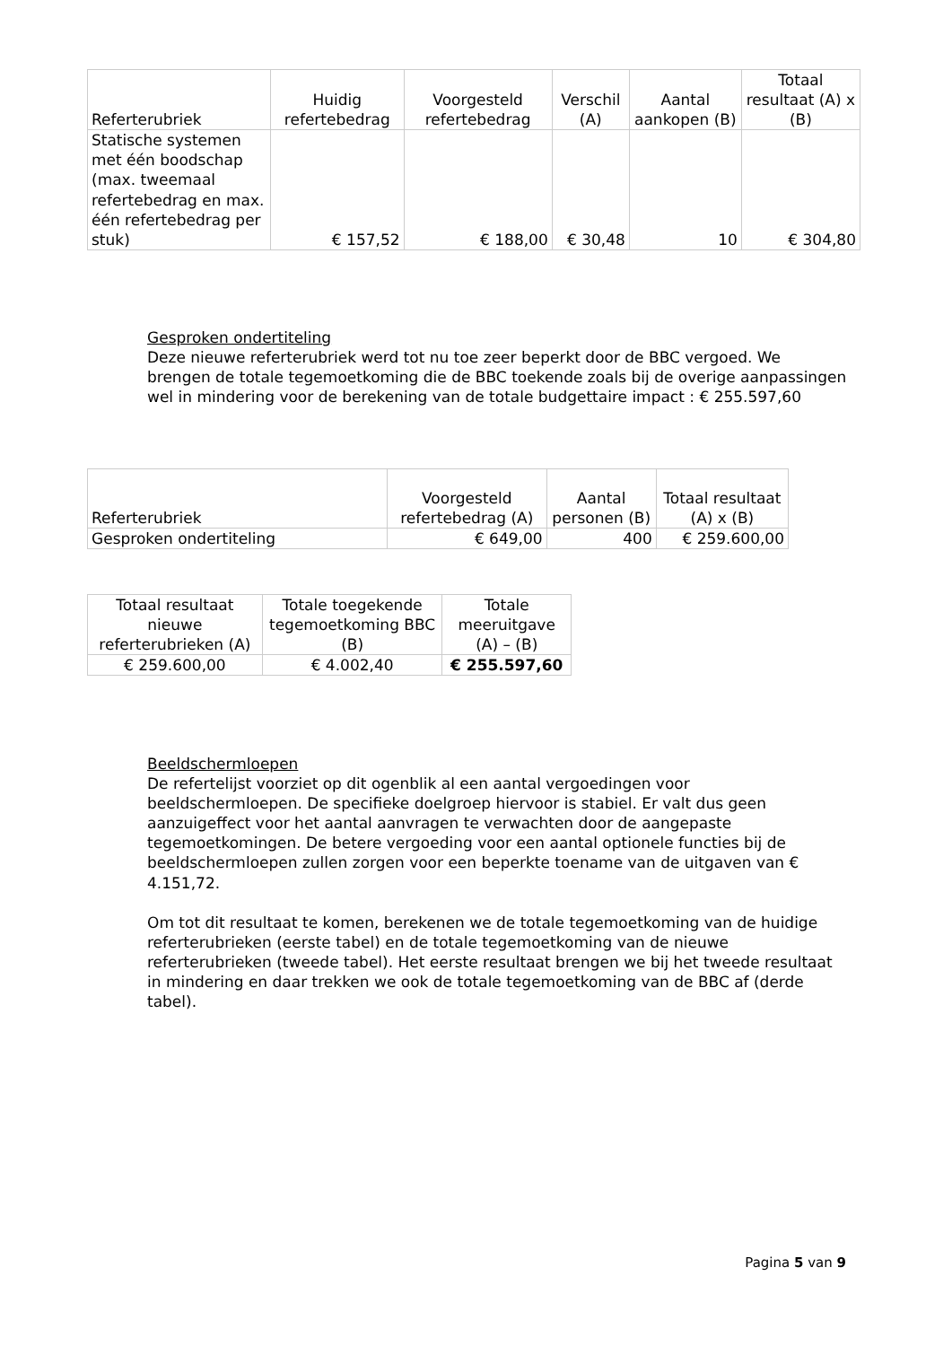| Referterubriek | Huidig refertebedrag | Voorgesteld refertebedrag | Verschil (A) | Aantal aankopen (B) | Totaal resultaat (A) x (B) |
| --- | --- | --- | --- | --- | --- |
| Statische systemen met één boodschap (max. tweemaal refertebedrag en max. één refertebedrag per stuk) | € 157,52 | € 188,00 | € 30,48 | 10 | € 304,80 |
Gesproken ondertiteling
Deze nieuwe referterubriek werd tot nu toe zeer beperkt door de BBC vergoed. We brengen de totale tegemoetkoming die de BBC toekende zoals bij de overige aanpassingen wel in mindering voor de berekening van de totale budgettaire impact : € 255.597,60
| Referterubriek | Voorgesteld refertebedrag (A) | Aantal personen (B) | Totaal resultaat (A) x (B) |
| --- | --- | --- | --- |
| Gesproken ondertiteling | € 649,00 | 400 | € 259.600,00 |
| Totaal resultaat nieuwe referterubrieken (A) | Totale toegekende tegemoetkoming BBC (B) | Totale meeruitgave (A) – (B) |
| --- | --- | --- |
| € 259.600,00 | € 4.002,40 | € 255.597,60 |
Beeldschermloepen
De refertelijst voorziet op dit ogenblik al een aantal vergoedingen voor beeldschermloepen. De specifieke doelgroep hiervoor is stabiel. Er valt dus geen aanzuigeffect voor het aantal aanvragen te verwachten door de aangepaste tegemoetkomingen. De betere vergoeding voor een aantal optionele functies bij de beeldschermloepen zullen zorgen voor een beperkte toename van de uitgaven van € 4.151,72.
Om tot dit resultaat te komen, berekenen we de totale tegemoetkoming van de huidige referterubrieken (eerste tabel) en de totale tegemoetkoming van de nieuwe referterubrieken (tweede tabel). Het eerste resultaat brengen we bij het tweede resultaat in mindering en daar trekken we ook de totale tegemoetkoming van de BBC af (derde tabel).
Pagina 5 van 9